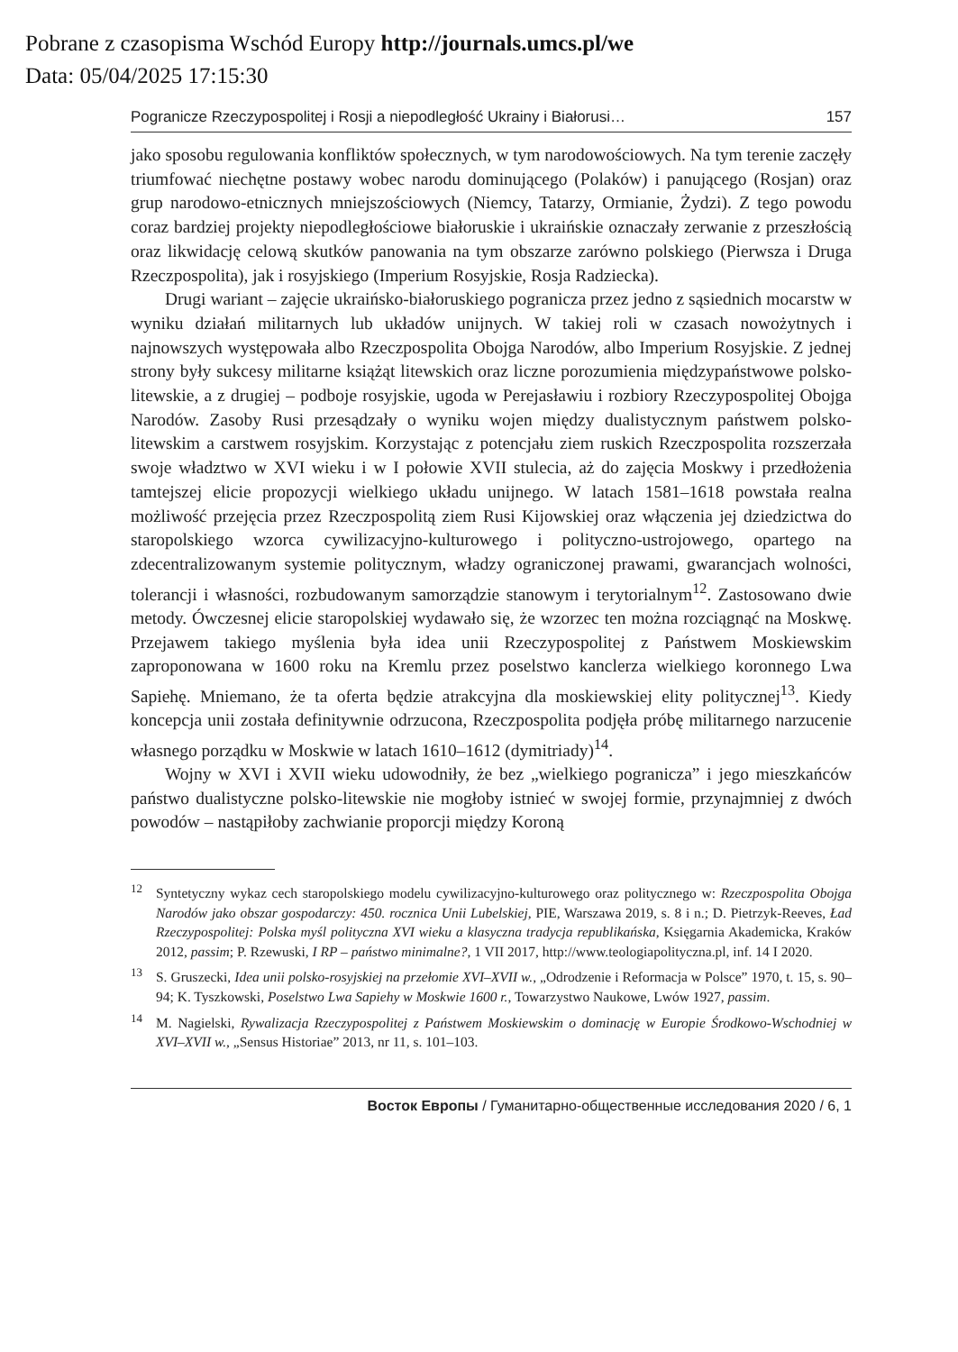Pobrane z czasopisma Wschód Europy http://journals.umcs.pl/we
Data: 05/04/2025 17:15:30
Pogranicze Rzeczypospolitej i Rosji a niepodległość Ukrainy i Białorusi… 157
jako sposobu regulowania konfliktów społecznych, w tym narodowościowych. Na tym terenie zaczęły triumfować niechętne postawy wobec narodu dominującego (Polaków) i panującego (Rosjan) oraz grup narodowo-etnicznych mniejszościowych (Niemcy, Tatarzy, Ormianie, Żydzi). Z tego powodu coraz bardziej projekty niepodległościowe białoruskie i ukraińskie oznaczały zerwanie z przeszłością oraz likwidację celową skutków panowania na tym obszarze zarówno polskiego (Pierwsza i Druga Rzeczpospolita), jak i rosyjskiego (Imperium Rosyjskie, Rosja Radziecka).
Drugi wariant – zajęcie ukraińsko-białoruskiego pogranicza przez jedno z sąsiednich mocarstw w wyniku działań militarnych lub układów unijnych. W takiej roli w czasach nowożytnych i najnowszych występowała albo Rzeczpospolita Obojga Narodów, albo Imperium Rosyjskie. Z jednej strony były sukcesy militarne książąt litewskich oraz liczne porozumienia międzypaństwowe polsko-litewskie, a z drugiej – podboje rosyjskie, ugoda w Perejasławiu i rozbiory Rzeczypospolitej Obojga Narodów. Zasoby Rusi przesądzały o wyniku wojen między dualistycznym państwem polsko-litewskim a carstwem rosyjskim. Korzystając z potencjału ziem ruskich Rzeczpospolita rozszerzała swoje władztwo w XVI wieku i w I połowie XVII stulecia, aż do zajęcia Moskwy i przedłożenia tamtejszej elicie propozycji wielkiego układu unijnego. W latach 1581–1618 powstała realna możliwość przejęcia przez Rzeczpospolitą ziem Rusi Kijowskiej oraz włączenia jej dziedzictwa do staropolskiego wzorca cywilizacyjno-kulturowego i polityczno-ustrojowego, opartego na zdecentralizowanym systemie politycznym, władzy ograniczonej prawami, gwarancjach wolności, tolerancji i własności, rozbudowanym samorządzie stanowym i terytorialnym<sup>12</sup>. Zastosowano dwie metody. Ówczesnej elicie staropolskiej wydawało się, że wzorzec ten można rozciągnąć na Moskwę. Przejawem takiego myślenia była idea unii Rzeczypospolitej z Państwem Moskiewskim zaproponowana w 1600 roku na Kremlu przez poselstwo kanclerza wielkiego koronnego Lwa Sapiehę. Mniemano, że ta oferta będzie atrakcyjna dla moskiewskiej elity politycznej<sup>13</sup>. Kiedy koncepcja unii została definitywnie odrzucona, Rzeczpospolita podjęła próbę militarnego narzucenie własnego porządku w Moskwie w latach 1610–1612 (dymitriady)<sup>14</sup>.
Wojny w XVI i XVII wieku udowodniły, że bez „wielkiego pogranicza” i jego mieszkańców państwo dualistyczne polsko-litewskie nie mogłoby istnieć w swojej formie, przynajmniej z dwóch powodów – nastąpiłoby zachwianie proporcji między Koroną
<sup>12</sup> Syntetyczny wykaz cech staropolskiego modelu cywilizacyjno-kulturowego oraz politycznego w: Rzeczpospolita Obojga Narodów jako obszar gospodarczy: 450. rocznica Unii Lubelskiej, PIE, Warszawa 2019, s. 8 i n.; D. Pietrzyk-Reeves, Ład Rzeczypospolitej: Polska myśl polityczna XVI wieku a klasyczna tradycja republikańska, Księgarnia Akademicka, Kraków 2012, passim; P. Rzewuski, I RP – państwo minimalne?, 1 VII 2017, http://www.teologiapolityczna.pl, inf. 14 I 2020.
<sup>13</sup> S. Gruszecki, Idea unii polsko-rosyjskiej na przełomie XVI–XVII w., „Odrodzenie i Reformacja w Polsce” 1970, t. 15, s. 90–94; K. Tyszkowski, Poselstwo Lwa Sapiehy w Moskwie 1600 r., Towarzystwo Naukowe, Lwów 1927, passim.
<sup>14</sup> M. Nagielski, Rywalizacja Rzeczypospolitej z Państwem Moskiewskim o dominację w Europie Środkowo-Wschodniej w XVI–XVII w., „Sensus Historiae” 2013, nr 11, s. 101–103.
Восток Европы / Гуманитарно-общественные исследования 2020 / 6, 1